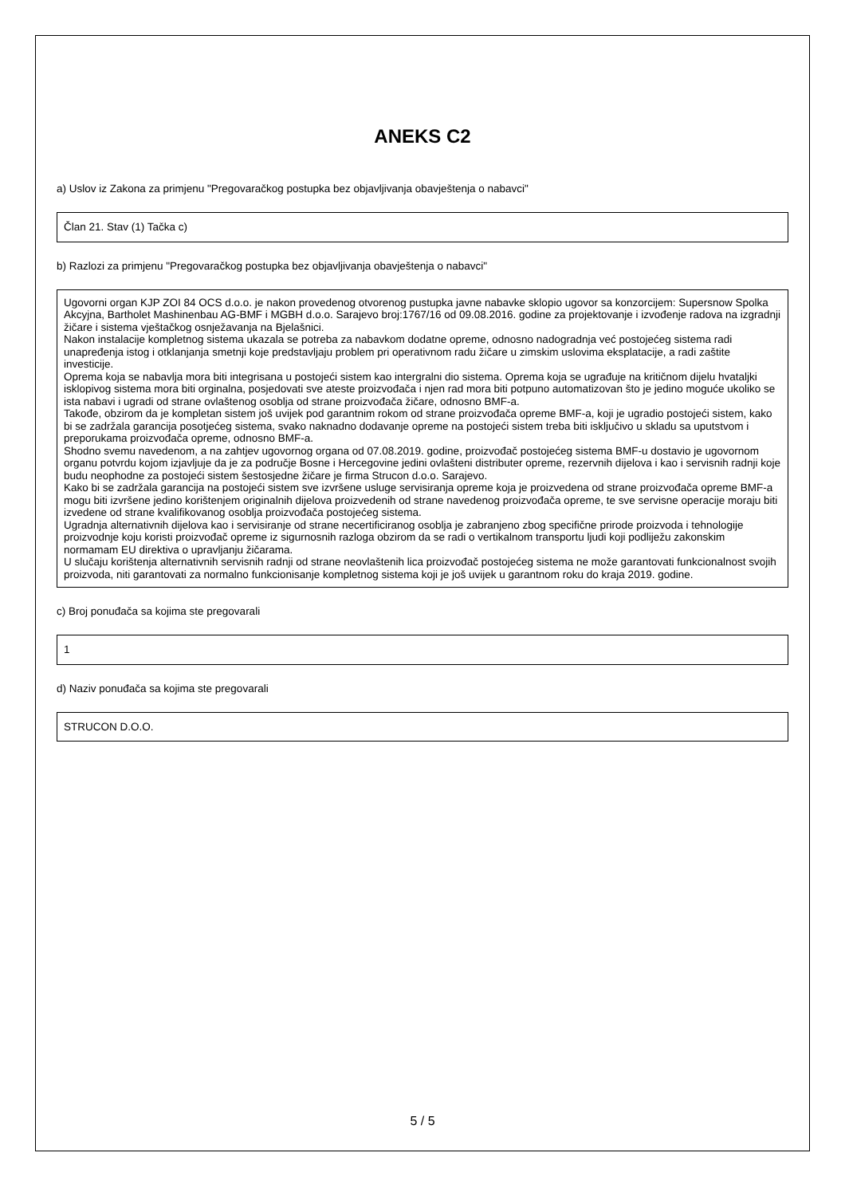ANEKS C2
a) Uslov iz Zakona za primjenu "Pregovaračkog postupka bez objavljivanja obavještenja o nabavci"
Član 21. Stav (1) Tačka c)
b) Razlozi za primjenu "Pregovaračkog postupka bez objavljivanja obavještenja o nabavci"
Ugovorni organ KJP ZOI 84 OCS d.o.o. je nakon provedenog otvorenog pustupka javne nabavke sklopio ugovor sa konzorcijem: Supersnow Spolka Akcyjna, Bartholet Mashinenbau AG-BMF i MGBH d.o.o. Sarajevo broj:1767/16 od 09.08.2016. godine za projektovanje i izvođenje radova na izgradnji žičare i sistema vještačkog osnježavanja na Bjelašnici.
Nakon instalacije kompletnog sistema ukazala se potreba za nabavkom dodatne opreme, odnosno nadogradnja već postojećeg sistema radi unapređenja istog i otklanjanja smetnji koje predstavljaju problem pri operativnom radu žičare u zimskim uslovima eksplatacije, a radi zaštite investicije.
Oprema koja se nabavlja mora biti integrisana u postojeći sistem kao intergralni dio sistema. Oprema koja se ugrađuje na kritičnom dijelu hvataljki isklopivog sistema mora biti orginalna, posjedovati sve ateste proizvođača i njen rad mora biti potpuno automatizovan što je jedino moguće ukoliko se ista nabavi i ugradi od strane ovlaštenog osoblja od strane proizvođača žičare, odnosno BMF-a.
Takođe, obzirom da je kompletan sistem još uvijek pod garantnim rokom od strane proizvođača opreme BMF-a, koji je ugradio postojeći sistem, kako bi se zadržala garancija posotjećeg sistema, svako naknadno dodavanje opreme na postojeći sistem treba biti isključivo u skladu sa uputstvom i preporukama proizvođača opreme, odnosno BMF-a.
Shodno svemu navedenom, a na zahtjev ugovornog organa od 07.08.2019. godine, proizvođač postojećeg sistema BMF-u dostavio je ugovornom organu potvrdu kojom izjavljuje da je za područje Bosne i Hercegovine jedini ovlašteni distributer opreme, rezervnih dijelova i kao i servisnih radnji koje budu neophodne za postojeći sistem šestosjedne žičare je firma Strucon d.o.o. Sarajevo.
Kako bi se zadržala garancija na postojeći sistem sve izvršene usluge servisiranja opreme koja je proizvedena od strane proizvođača opreme BMF-a mogu biti izvršene jedino korištenjem originalnih dijelova proizvedenih od strane navedenog proizvođača opreme, te sve servisne operacije moraju biti izvedene od strane kvalifikovanog osoblja proizvođača postojećeg sistema.
Ugradnja alternativnih dijelova kao i servisiranje od strane necertificiranog osoblja je zabranjeno zbog specifične prirode proizvoda i tehnologije proizvodnje koju koristi proizvođač opreme iz sigurnosnih razloga obzirom da se radi o vertikalnom transportu ljudi koji podliježu zakonskim normamam EU direktiva o upravljanju žičarama.
U slučaju korištenja alternativnih servisnih radnji od strane neovlaštenih lica proizvođač postojećeg sistema ne može garantovati funkcionalnost svojih proizvoda, niti garantovati za normalno funkcionisanje kompletnog sistema koji je još uvijek u garantnom roku do kraja 2019. godine.
c) Broj ponuđača sa kojima ste pregovarali
1
d) Naziv ponuđača sa kojima ste pregovarali
STRUCON D.O.O.
5 / 5